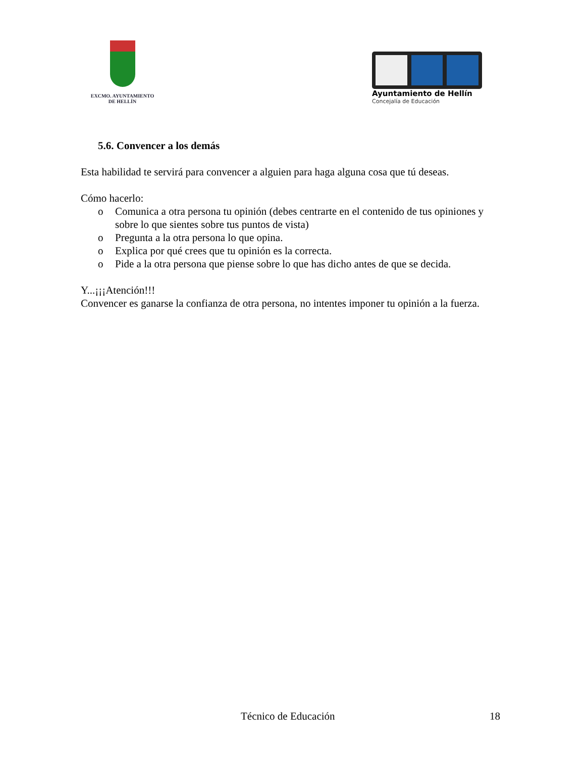EXCMO. AYUNTAMIENTO
DE HELLÍN
Ayuntamiento de Hellín
Concejalía de Educación
5.6. Convencer a los demás
Esta habilidad te servirá para convencer a alguien para haga alguna cosa que tú deseas.
Cómo hacerlo:
o Comunica a otra persona tu opinión (debes centrarte en el contenido de tus opiniones y sobre lo que sientes sobre tus puntos de vista)
o Pregunta a la otra persona lo que opina.
o Explica por qué crees que tu opinión es la correcta.
o Pide a la otra persona que piense sobre lo que has dicho antes de que se decida.
Y...¡¡¡Atención!!!
Convencer es ganarse la confianza de otra persona, no intentes imponer tu opinión a la fuerza.
Técnico de Educación 18